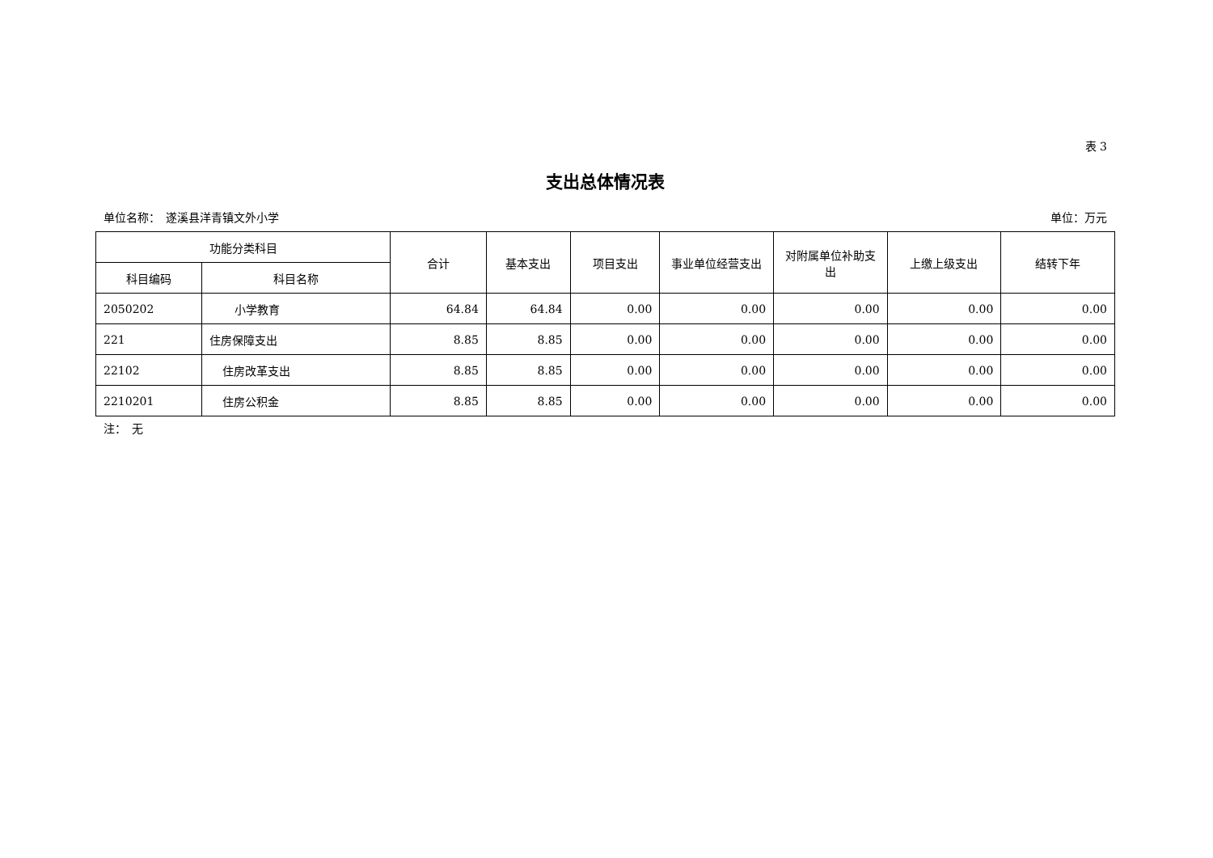表 3
支出总体情况表
单位名称：　遂溪县洋青镇文外小学 单位：万元
| 功能分类科目 | | 合计 | 基本支出 | 项目支出 | 事业单位经营支出 | 对附属单位补助支出 | 上缴上级支出 | 结转下年 |
| --- | --- | --- | --- | --- | --- | --- | --- | --- |
| 科目编码 | 科目名称 | | | | | | | |
| 2050202 | 小学教育 | 64.84 | 64.84 | 0.00 | 0.00 | 0.00 | 0.00 | 0.00 |
| 221 | 住房保障支出 | 8.85 | 8.85 | 0.00 | 0.00 | 0.00 | 0.00 | 0.00 |
| 22102 | 住房改革支出 | 8.85 | 8.85 | 0.00 | 0.00 | 0.00 | 0.00 | 0.00 |
| 2210201 | 住房公积金 | 8.85 | 8.85 | 0.00 | 0.00 | 0.00 | 0.00 | 0.00 |
注：　无